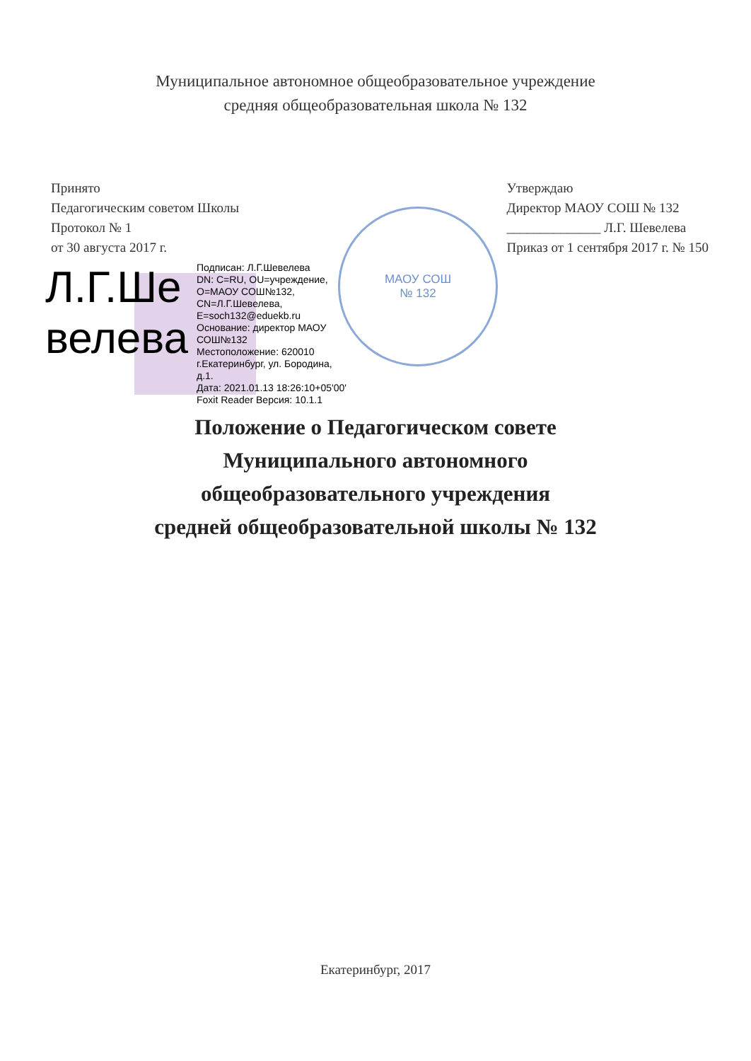Муниципальное автономное общеобразовательное учреждение
средняя общеобразовательная школа № 132
МАОУ СОШ
№ 132
Принято
Педагогическим советом Школы
Протокол № 1
от 30 августа 2017 г.
Утверждаю
Директор МАОУ СОШ № 132
______________ Л.Г. Шевелева
Приказ от 1 сентября 2017 г. № 150
Л.Г.Ше
велева
Подписан: Л.Г.Шевелева
DN: C=RU, OU=учреждение,
O=МАОУ СОШ№132,
CN=Л.Г.Шевелева,
E=soch132@eduekb.ru
Основание: директор МАОУ
СОШ№132
Местоположение: 620010
г.Екатеринбург, ул. Бородина,
д.1.
Дата: 2021.01.13 18:26:10+05'00'
Foxit Reader Версия: 10.1.1
Положение о Педагогическом совете
Муниципального автономного
общеобразовательного учреждения
средней общеобразовательной школы № 132
Екатеринбург, 2017